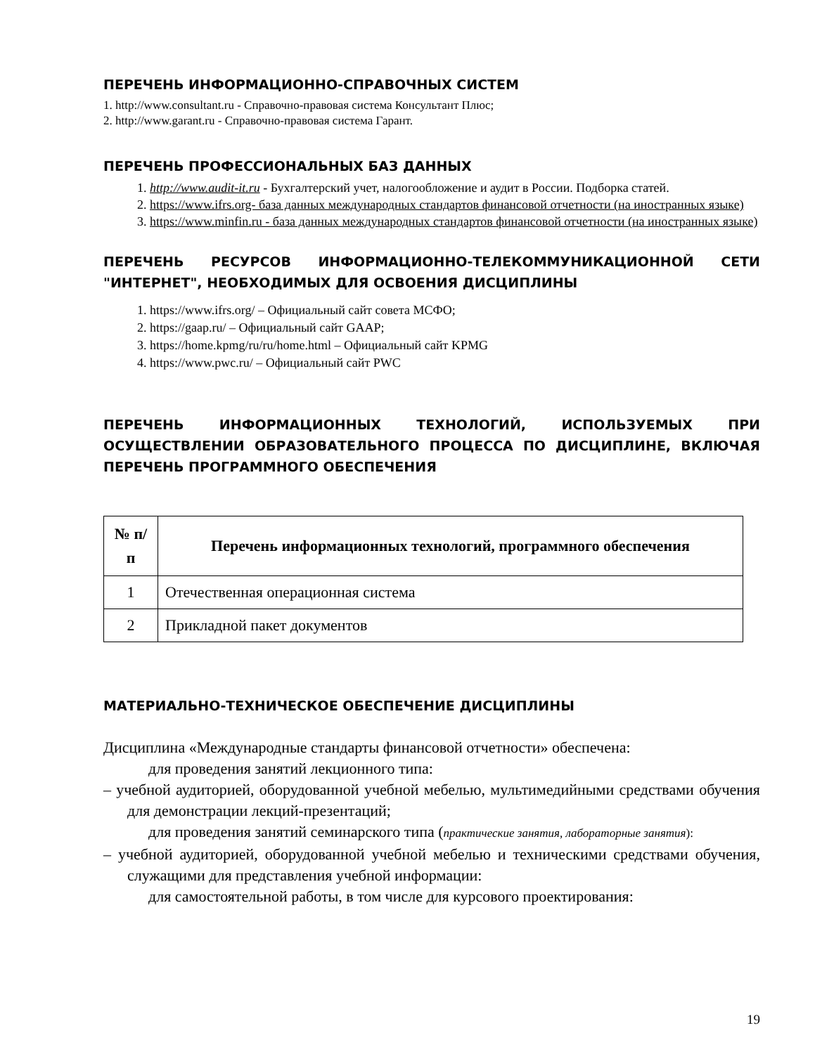ПЕРЕЧЕНЬ ИНФОРМАЦИОННО-СПРАВОЧНЫХ СИСТЕМ
1. http://www.consultant.ru - Справочно-правовая система Консультант Плюс;
2. http://www.garant.ru - Справочно-правовая система Гарант.
ПЕРЕЧЕНЬ ПРОФЕССИОНАЛЬНЫХ БАЗ ДАННЫХ
1. http://www.audit-it.ru - Бухгалтерский учет, налогообложение и аудит в России. Подборка статей.
2. https://www.ifrs.org- база данных международных стандартов финансовой отчетности (на иностранных языке)
3. https://www.minfin.ru - база данных международных стандартов финансовой отчетности (на иностранных языке)
ПЕРЕЧЕНЬ РЕСУРСОВ ИНФОРМАЦИОННО-ТЕЛЕКОММУНИКАЦИОННОЙ СЕТИ "ИНТЕРНЕТ", НЕОБХОДИМЫХ ДЛЯ ОСВОЕНИЯ ДИСЦИПЛИНЫ
1. https://www.ifrs.org/ – Официальный сайт совета МСФО;
2. https://gaap.ru/ – Официальный сайт GAAP;
3. https://home.kpmg/ru/ru/home.html – Официальный сайт KPMG
4. https://www.pwc.ru/ – Официальный сайт PWC
ПЕРЕЧЕНЬ ИНФОРМАЦИОННЫХ ТЕХНОЛОГИЙ, ИСПОЛЬЗУЕМЫХ ПРИ ОСУЩЕСТВЛЕНИИ ОБРАЗОВАТЕЛЬНОГО ПРОЦЕССА ПО ДИСЦИПЛИНЕ, ВКЛЮЧАЯ ПЕРЕЧЕНЬ ПРОГРАММНОГО ОБЕСПЕЧЕНИЯ
| № п/п | Перечень информационных технологий, программного обеспечения |
| --- | --- |
| 1 | Отечественная операционная система |
| 2 | Прикладной пакет документов |
МАТЕРИАЛЬНО-ТЕХНИЧЕСКОЕ ОБЕСПЕЧЕНИЕ ДИСЦИПЛИНЫ
Дисциплина «Международные стандарты финансовой отчетности» обеспечена:
для проведения занятий лекционного типа:
– учебной аудиторией, оборудованной учебной мебелью, мультимедийными средствами обучения для демонстрации лекций-презентаций;
для проведения занятий семинарского типа (практические занятия, лабораторные занятия):
– учебной аудиторией, оборудованной учебной мебелью и техническими средствами обучения, служащими для представления учебной информации:
для самостоятельной работы, в том числе для курсового проектирования:
19